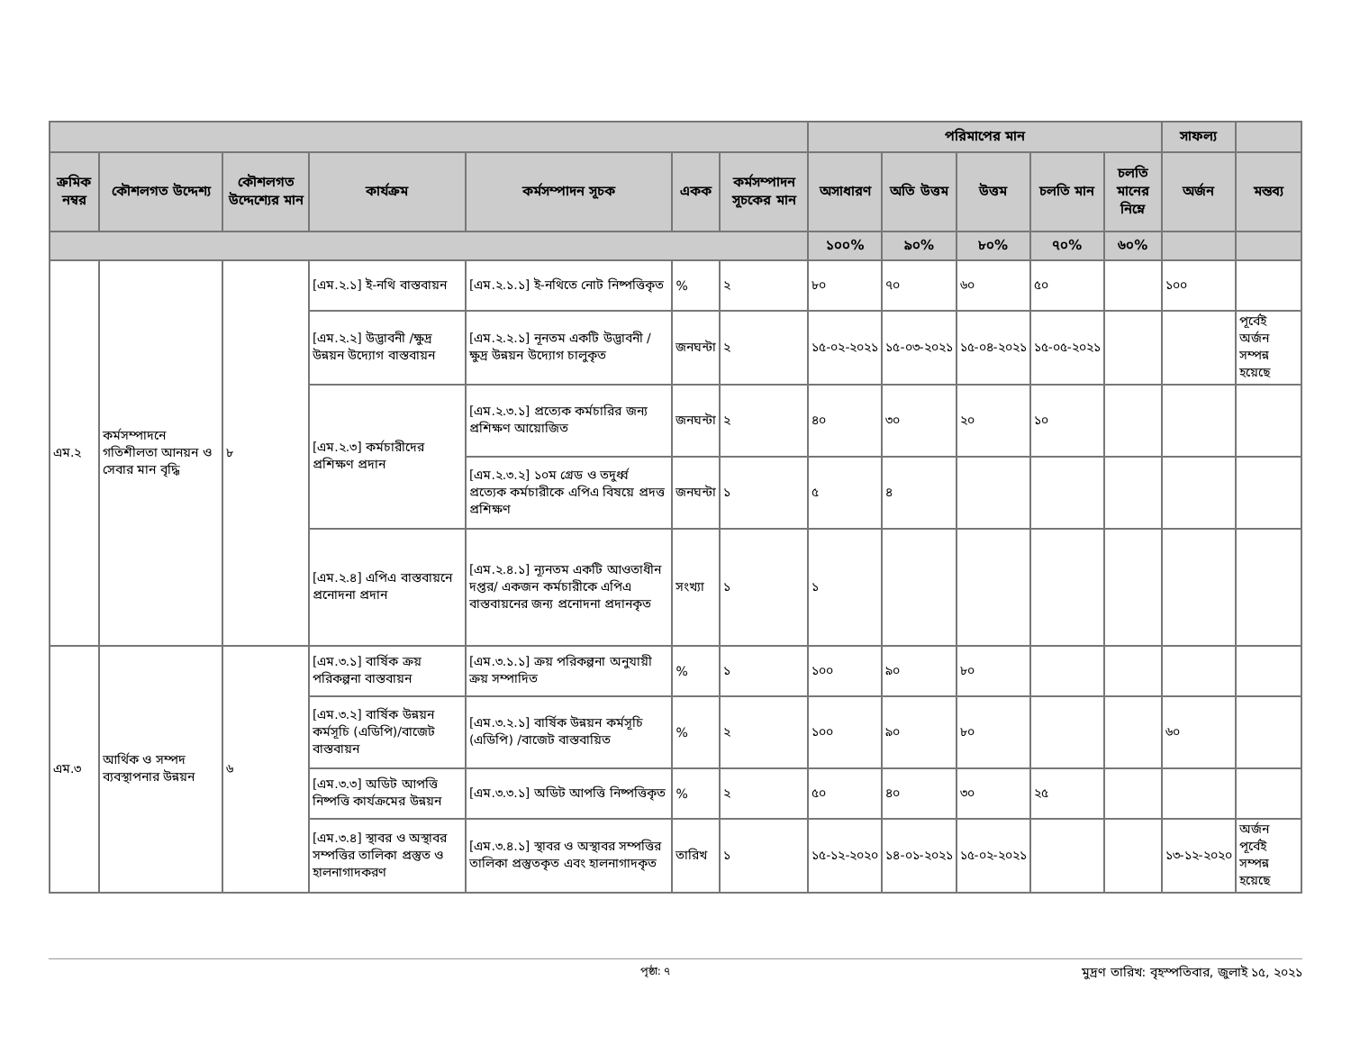| | | | | | | | পরিমাপের মান | | | | | সাফল্য | |
| --- | --- | --- | --- | --- | --- | --- | --- | --- | --- | --- | --- | --- | --- |
| ক্রমিক নম্বর | কৌশলগত উদ্দেশ্য | কৌশলগত উদ্দেশ্যের মান | কার্যক্রম | কর্মসম্পাদন সূচক | একক | কর্মসম্পাদন সূচকের মান | অসাধারণ | অতি উত্তম | উত্তম | চলতি মান | চলতি মানের নিম্নে | অর্জন | মন্তব্য |
| | | | | | | | ১০০% | ৯০% | ৮০% | ৭০% | ৬০% | | |
| এম.২ | কর্মসম্পাদনে গতিশীলতা আনয়ন ও সেবার মান বৃদ্ধি | ৮ | [এম.২.১] ই-নথি বাস্তবায়ন | [এম.২.১.১] ই-নথিতে নোট নিষ্পত্তিকৃত | % | ২ | ৮০ | ৭০ | ৬০ | ৫০ | | ১০০ | |
| | | | [এম.২.২] উদ্ভাবনী /ক্ষুদ্র উন্নয়ন উদ্যোগ বাস্তবায়ন | [এম.২.২.১] নূনতম একটি উদ্ভাবনী /ক্ষুদ্র উন্নয়ন উদ্যোগ চালুকৃত | জনঘন্টা | ২ | ১৫-০২-২০২১ | ১৫-০৩-২০২১ | ১৫-০৪-২০২১ | ১৫-০৫-২০২১ | | | পূর্বেই অর্জন সম্পন্ন হয়েছে |
| | | | [এম.২.৩] কর্মচারীদের প্রশিক্ষণ প্রদান | [এম.২.৩.১] প্রত্যেক কর্মচারির জন্য প্রশিক্ষণ আয়োজিত | জনঘন্টা | ২ | ৪০ | ৩০ | ২০ | ১০ | | | |
| | | | | [এম.২.৩.২] ১০ম গ্রেড ও তদুর্ধ্ব প্রত্যেক কর্মচারীকে এপিএ বিষয়ে প্রদত্ত প্রশিক্ষণ | জনঘন্টা | ১ | ৫ | ৪ | | | | | |
| | | | [এম.২.৪] এপিএ বাস্তবায়নে প্রনোদনা প্রদান | [এম.২.৪.১] ন্যূনতম একটি আওতাধীন দপ্তর/ একজন কর্মচারীকে এপিএ বাস্তবায়নের জন্য প্রনোদনা প্রদানকৃত | সংখ্যা | ১ | ১ | | | | | | |
| এম.৩ | আর্থিক ও সম্পদ ব্যবস্থাপনার উন্নয়ন | ৬ | [এম.৩.১] বার্ষিক ক্রয় পরিকল্পনা বাস্তবায়ন | [এম.৩.১.১] ক্রয় পরিকল্পনা অনুযায়ী ক্রয় সম্পাদিত | % | ১ | ১০০ | ৯০ | ৮০ | | | | |
| | | | [এম.৩.২] বার্ষিক উন্নয়ন কর্মসূচি (এডিপি)/বাজেট বাস্তবায়ন | [এম.৩.২.১] বার্ষিক উন্নয়ন কর্মসূচি (এডিপি) /বাজেট বাস্তবায়িত | % | ২ | ১০০ | ৯০ | ৮০ | | | ৬০ | |
| | | | [এম.৩.৩] অডিট আপত্তি নিষ্পত্তি কার্যক্রমের উন্নয়ন | [এম.৩.৩.১] অডিট আপত্তি নিষ্পত্তিকৃত | % | ২ | ৫০ | ৪০ | ৩০ | ২৫ | | | |
| | | | [এম.৩.৪] স্থাবর ও অস্থাবর সম্পত্তির তালিকা প্রস্তুত ও হালনাগাদকরণ | [এম.৩.৪.১] স্থাবর ও অস্থাবর সম্পত্তির তালিকা প্রস্তুতকৃত এবং হালনাগাদকৃত | তারিখ | ১ | ১৫-১২-২০২০ | ১৪-০১-২০২১ | ১৫-০২-২০২১ | | | ১৩-১২-২০২০ | অর্জন পূর্বেই সম্পন্ন হয়েছে |
পৃষ্ঠা: ৭ মুদ্রণ তারিখ: বৃহস্পতিবার, জুলাই ১৫, ২০২১